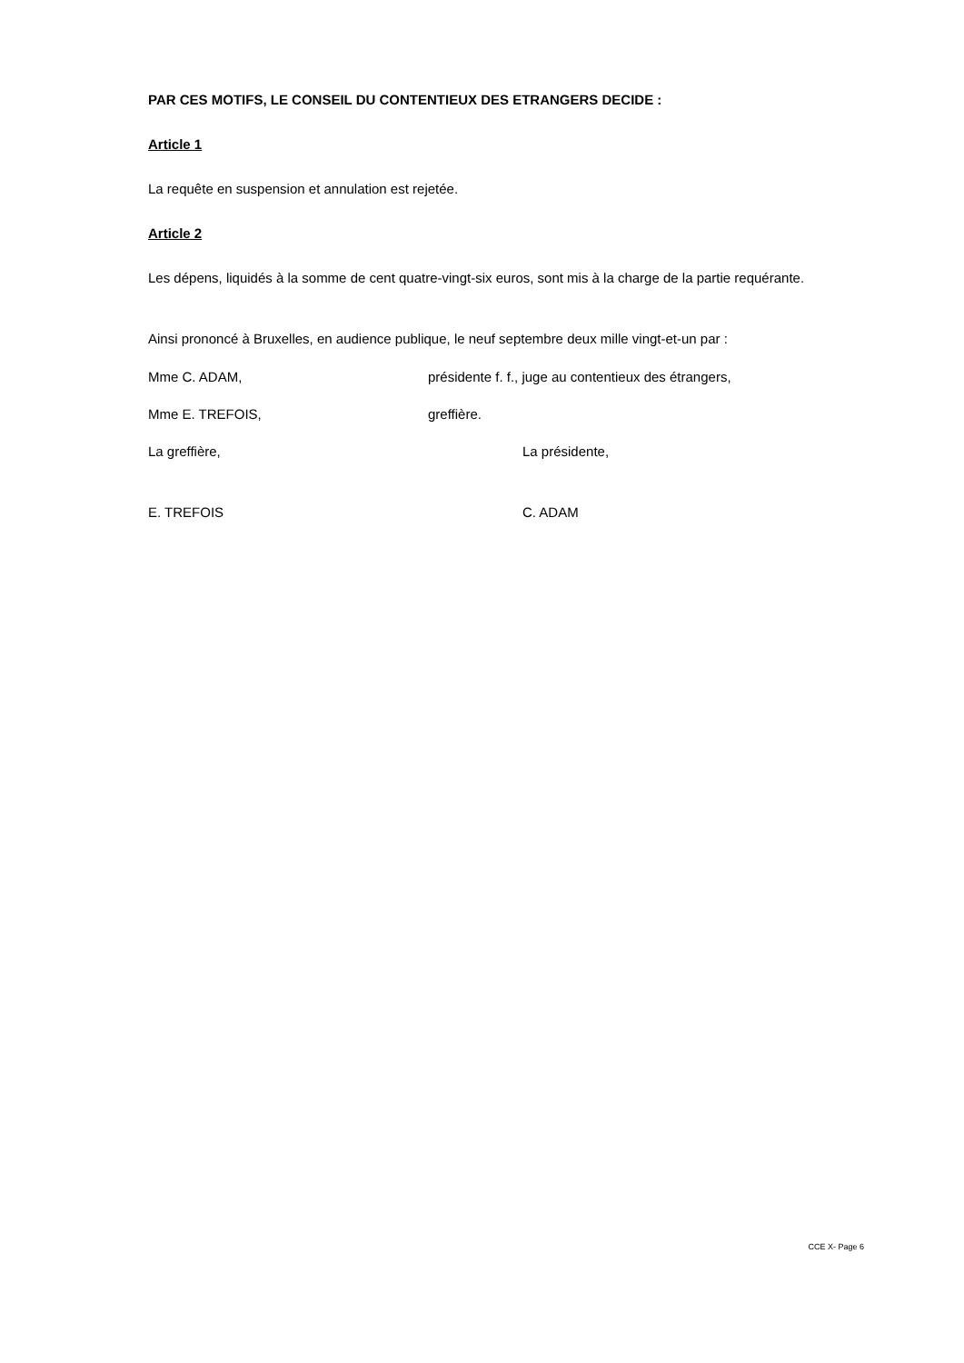PAR CES MOTIFS, LE CONSEIL DU CONTENTIEUX DES ETRANGERS DECIDE :
Article 1
La requête en suspension et annulation est rejetée.
Article 2
Les dépens, liquidés à la somme de cent quatre-vingt-six euros, sont mis à la charge de la partie requérante.
Ainsi prononcé à Bruxelles, en audience publique, le neuf septembre deux mille vingt-et-un par :
Mme C. ADAM, présidente f. f., juge au contentieux des étrangers,
Mme E. TREFOIS, greffière.
La greffière, La présidente,
E. TREFOIS C. ADAM
CCE X- Page 6